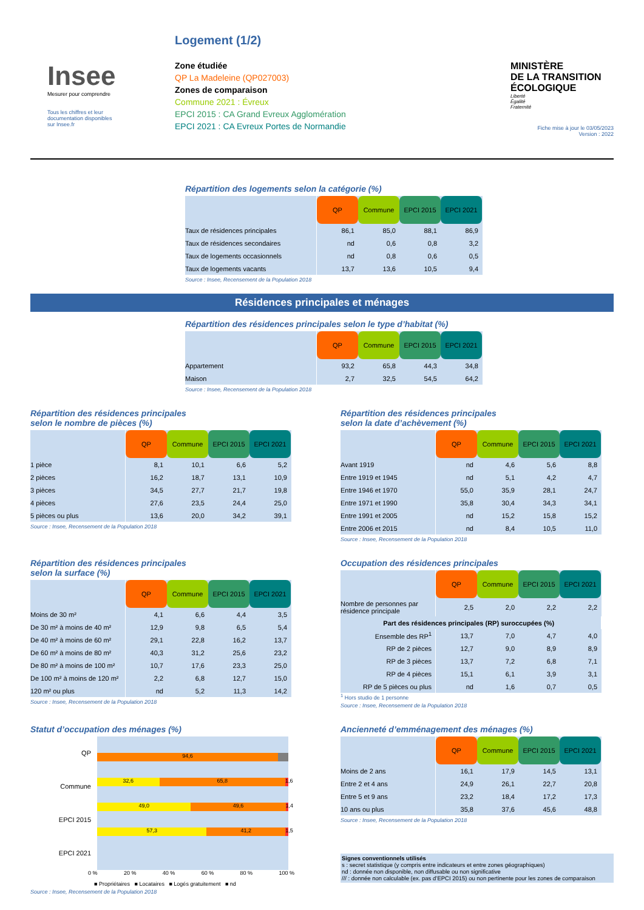Insee
Mesurer pour comprendre
Tous les chiffres et leur
documentation disponibles
sur Insee.fr
Logement (1/2)
Zone étudiée
QP La Madeleine (QP027003)
Zones de comparaison
Commune 2021 : Évreux
EPCI 2015 : CA Grand Evreux Agglomération
EPCI 2021 : CA Evreux Portes de Normandie
MINISTÈRE
DE LA TRANSITION
ÉCOLOGIQUE
Liberté
Égalité
Fraternité
Fiche mise à jour le 03/05/2023
Version : 2022
Répartition des logements selon la catégorie (%)
| | QP | Commune | EPCI 2015 | EPCI 2021 |
| Taux de résidences principales | 86,1 | 85,0 | 88,1 | 86,9 |
| Taux de résidences secondaires | nd | 0,6 | 0,8 | 3,2 |
| Taux de logements occasionnels | nd | 0,8 | 0,6 | 0,5 |
| Taux de logements vacants | 13,7 | 13,6 | 10,5 | 9,4 |
Source : Insee, Recensement de la Population 2018
Résidences principales et ménages
Répartition des résidences principales selon le type d’habitat (%)
| | QP | Commune | EPCI 2015 | EPCI 2021 |
| Appartement | 93,2 | 65,8 | 44,3 | 34,8 |
| Maison | 2,7 | 32,5 | 54,5 | 64,2 |
Source : Insee, Recensement de la Population 2018
Répartition des résidences principales
selon le nombre de pièces (%)
| | QP | Commune | EPCI 2015 | EPCI 2021 |
| 1 pièce | 8,1 | 10,1 | 6,6 | 5,2 |
| 2 pièces | 16,2 | 18,7 | 13,1 | 10,9 |
| 3 pièces | 34,5 | 27,7 | 21,7 | 19,8 |
| 4 pièces | 27,6 | 23,5 | 24,4 | 25,0 |
| 5 pièces ou plus | 13,6 | 20,0 | 34,2 | 39,1 |
Source : Insee, Recensement de la Population 2018
Répartition des résidences principales
selon la date d’achèvement (%)
| | QP | Commune | EPCI 2015 | EPCI 2021 |
| Avant 1919 | nd | 4,6 | 5,6 | 8,8 |
| Entre 1919 et 1945 | nd | 5,1 | 4,2 | 4,7 |
| Entre 1946 et 1970 | 55,0 | 35,9 | 28,1 | 24,7 |
| Entre 1971 et 1990 | 35,8 | 30,4 | 34,3 | 34,1 |
| Entre 1991 et 2005 | nd | 15,2 | 15,8 | 15,2 |
| Entre 2006 et 2015 | nd | 8,4 | 10,5 | 11,0 |
Source : Insee, Recensement de la Population 2018
Répartition des résidences principales
selon la surface (%)
| | QP | Commune | EPCI 2015 | EPCI 2021 |
| Moins de 30 m² | 4,1 | 6,6 | 4,4 | 3,5 |
| De 30 m² à moins de 40 m² | 12,9 | 9,8 | 6,5 | 5,4 |
| De 40 m² à moins de 60 m² | 29,1 | 22,8 | 16,2 | 13,7 |
| De 60 m² à moins de 80 m² | 40,3 | 31,2 | 25,6 | 23,2 |
| De 80 m² à moins de 100 m² | 10,7 | 17,6 | 23,3 | 25,0 |
| De 100 m² à moins de 120 m² | 2,2 | 6,8 | 12,7 | 15,0 |
| 120 m² ou plus | nd | 5,2 | 11,3 | 14,2 |
Source : Insee, Recensement de la Population 2018
Occupation des résidences principales
| | QP | Commune | EPCI 2015 | EPCI 2021 |
| Nombre de personnes par résidence principale | 2,5 | 2,0 | 2,2 | 2,2 |
| Part des résidences principales (RP) suroccupées (%) | | | | |
| Ensemble des RP<sup>1</sup> | 13,7 | 7,0 | 4,7 | 4,0 |
| RP de 2 pièces | 12,7 | 9,0 | 8,9 | 8,9 |
| RP de 3 pièces | 13,7 | 7,2 | 6,8 | 7,1 |
| RP de 4 pièces | 15,1 | 6,1 | 3,9 | 3,1 |
| RP de 5 pièces ou plus | nd | 1,6 | 0,7 | 0,5 |
<sup>1</sup> Hors studio de 1 personne
Source : Insee, Recensement de la Population 2018
Statut d’occupation des ménages (%)
QP
Commune
EPCI 2015
EPCI 2021
94,6
32,6 65,8 1,6
49,0 49,6 1,4
57,3 41,2 1,5
0 % 20 % 40 % 60 % 80 % 100 %
■ Propriétaires ■ Locataires ■ Logés gratuitement ■ nd
Source : Insee, Recensement de la Population 2018
Ancienneté d’emménagement des ménages (%)
| | QP | Commune | EPCI 2015 | EPCI 2021 |
| Moins de 2 ans | 16,1 | 17,9 | 14,5 | 13,1 |
| Entre 2 et 4 ans | 24,9 | 26,1 | 22,7 | 20,8 |
| Entre 5 et 9 ans | 23,2 | 18,4 | 17,2 | 17,3 |
| 10 ans ou plus | 35,8 | 37,6 | 45,6 | 48,8 |
Source : Insee, Recensement de la Population 2018
Signes conventionnels utilisés
s : secret statistique (y compris entre indicateurs et entre zones géographiques)
nd : donnée non disponible, non diffusable ou non significative
/// : donnée non calculable (ex. pas d’EPCI 2015) ou non pertinente pour les zones de comparaison